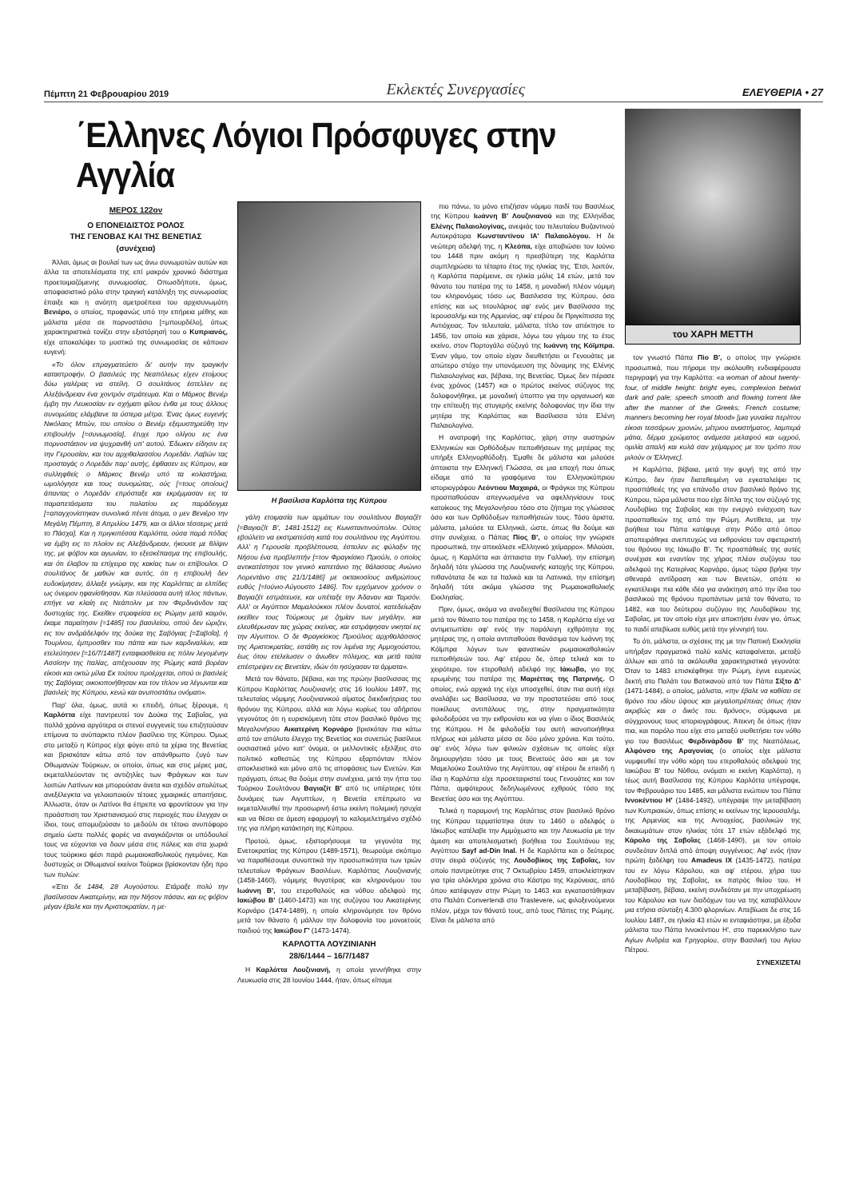Πέμπτη 21 Φεβρουαρίου 2019 Εκλεκτές Συνεργασίες ΕΛΕΥΘΕΡΙΑ • 27
΄Ελληνες Λόγιοι Πρόσφυγες στην Αγγλία
ΜΕΡΟΣ 122ον
Ο ΕΠΟΝΕΙΔΙΣΤΟΣ ΡΟΛΟΣ
ΤΗΣ ΓΕΝΟΒΑΣ ΚΑΙ ΤΗΣ ΒΕΝΕΤΙΑΣ
(συνέχεια)
Άλλαι, όμως αι βουλαί των ως άνω συνωμοτών αυτών και άλλα τα αποτελέσματα της επί μακρόν χρονικό διάστημα προετοιμαζόμενης συνωμοσίας. Οπωσδήποτε, όμως, αποφασιστικό ρόλο στην τραγική κατάληξη της συνωμοσίας έπαιξε και η ανόητη αμετροέπεια του αρχισυνωμότη Βενιέρο, ο οποίος, προφανώς υπό την επήρεια μέθης και μάλιστα μέσα σε πορνοστάσιο [=μπουρδέλο], όπως χαρακτηριστικά τονίζει στην εξιστόρησή του ο Κυπριανός, είχε αποκαλύψει το μυστικό της συνωμοσίας σε κάποιον ευγενή:
«Το όλον επραγματεύετο δι' αυτήν την τραγικήν καταστροφήν. Ο βασιλεύς της Νεαπόλεως είχεν ετοίμους δύω γαλέρας να στείλη. Ο σουλτάνος έστελλεν εις Αλεξάνδρειαν ένα χοντρόν στράτευμα. Και ο Μάρκος Βενιέρ έμβη την Λευκοσίαν εν σχήματι φίλου ένθα με τους άλλους συνομώτας ελάμβανε τα ύστερα μέτρα. Ένας όμως ευγενής Νικόλαος Μπών, του οποίου ο Βενιέρ εξεμυστηρεύθη την επιβουλήν [=συνωμοσία], έτυχε προ ολίγου εις ένα πορνοστάσιον να ψυχρανθή υπ' αυτού. Έδωκεν είδησιν εις την Γερουσίαν, και του αρχιθαλασσίου Λορεδάν. Λαβών τας προσταγάς ο Λορεδάν παρ' αυτής, έφθασεν εις Κύπρον, και συλληφθείς ο Μάρκος Βενιέρ υπό τα κολαστήρια, ωμολόγησε και τους συνομώτας, ούς [=τους οποίους] άπαντας ο Λορεδάν επρόσταξε και εκρέμμασαν εις τα παραπετάσματα του παλατίου εις παράδειγμα [=απαγχονίστηκαν συνολικά πέντε άτομα, ο μεν Βενιέρο την Μεγάλη Πέμπτη, 8 Απριλίου 1479, και οι άλλοι τέσσερις μετά το Πάσχα]. Και η πριγκιπέσσα Καρλόττα, ούσα παρά πόδας να έμβη εις το πλοίον εις Αλεξάνδρειαν, ήκουσε με θλίψιν της, με φόβον και αγωνίαν, το εξεσκέπασμα της επιβουλής, και ότι έλαβον τα επίχειρα της κακίας των οι επίβουλοι. Ο σουλτάνος δε μαθών και αυτός, ότι η επιβουλή δεν ευδοκίμησεν, άλλαξε γνώμην, και της Καρλόττας αι ελπίδες ως όνειρον ηφανίσθησαν. Και πλεύσασα αυτή τέλος πάντων, επήγε να κλαίη εις Νεάπολιν με τον Φερδινάνδον τας δυστυχίας της. Εκείθεν στραφείσα εις Ρώμην μετά καιρόν, έκαμε παραίτησιν [=1485] του βασιλείου, οπού δεν ώριζεν, εις τον ανδράδελφόν της δούκα της Σαβόγιας [=Σαβοΐα], ή Τουρίνου, έμπροσθεν του πάπα και των καρδιναλίων, και ετελεύτησεν [=16/7/1487] ενταφιασθείσα εις πόλιν λεγομένην Ασσίσην της Ιταλίας, απέχουσαν της Ρώμης κατά βορέαν είκοσι και οκτώ μίλια Εκ τούτου προέρχεται, οπού οι βασιλείς της Σαβόγιας οικοιοποιήθησαν και τον τίτλον να λέγωνται και βασιλείς της Κύπρου, κενώ και ανυποστάτω ονόματι».
Παρ' όλα, όμως, αυτά κι επειδή, όπως ξέρουμε, η Καρλόττα είχε παντρευτεί τον Δούκα της Σαβοΐας, για πολλά χρόνια αργότερα οι στενοί συγγενείς του επιζητούσαν επίμονα το ανύπαρκτο πλέον βασίλειο της Κύπρου. Όμως στο μεταξύ η Κύπρος είχε φύγει από τα χέρια της Βενετίας και βρισκόταν κάτω από τον απάνθρωπο ζυγό των Οθωμανών Τούρκων, οι οποίοι, όπως και στις μέρες μας, εκμεταλλεύονταν τις αντιζηλίες των Φράγκων και των λοιπών Λατίνων και μπορούσαν άνετα και σχεδόν απολύτως ανεξέλεγκτα να γελοιοποιούν τέτοιες χιμαιρικές απαιτήσεις. Άλλωστε, όταν οι Λατίνοι θα έπρεπε να φροντίσουν για την προάσπιση του Χριστιανισμού στις περιοχές που έλεγχαν οι ίδιοι, τους απομυζούσαν το μεδούλι σε τέτοιο ανυπόφορο σημείο ώστε πολλές φορές να αναγκάζονται οι υπόδουλοί τους να εύχονται να δουν μέσα στις πόλεις και στα χωριά τους τούρκικο φέσι παρά ρωμαιοκαθολικούς ηγεμόνες. Και δυστυχώς οι Οθωμανοί εκείνοι Τούρκοι βρίσκονταν ήδη προ των πυλών:
«Έτει δε 1484, 28 Αυγούστου. Ετάραξε πολύ την βασίλισσαν Αικατερίνην, και την Νήσον πάσαν, και εις φόβον μέγαν έβαλε και την Αριστοκρατίαν, η με-
Η βασίλισα Καρλόττα της Κύπρου
γάλη ετοιμασία των αρμάτων του σουλτάνου Βαγιαζέτ [=Βαγιαζίτ Β', 1481-1512] εις Κωνσταντινούπολιν. Ούτος εβούλετο να εκστρατεύση κατά του σουλτάνου της Αιγύπτου. Αλλ' η Γερουσία προβλέπουσα, έστειλεν εις φύλαξιν της Νήσου ένα προβλεπτήν [=τον Φραγκίσκο Πριούλι, ο οποίος αντικατέστησε τον γενικό καπετάνιο της θάλασσας Ανώνιο Λορεντάνο στις 21/1/1486] με οκτακοσίους ανθρώπους ευθύς [=Ιούνιο-Αύγουστο 1486]. Τον ερχόμενον χρόνον ο Βαγιαζέτ εστράτευσε, και υπέταξε την Άδαναν και Ταρσόν. Αλλ' οι Αιγύπτιοι Μαμαλούκκοι πλέον δυνατοί, κατεδείωξαν εκείθεν τους Τούρκους με ζημίαν των μεγάλην, και ελευθέρωσαν τας χώρας εκείνας, και εστράφησαν νικηταί εις την Αίγυπτον. Ο δε Φραγκίσκος Πριούλιος αρχιθαλάσσιος της Αριστοκρατίας, εστάθη εις τον λιμένα της Αμμοχούστου, έως ότου ετελείωσεν ο άνωθεν πόλεμος, και μετά ταύτα επέστρεψεν εις Βενετίαν, ιδών ότι ησύχασαν τα άρματα».
Μετά τον θάνατο, βέβαια, και της πρώην βασίλισσας της Κύπρου Καρλόττας Λουζινιανής στις 16 Ιουλίου 1497, της τελευταίας νόμιμης Λουζινιανικού αίματος διεκδικήτριας του θρόνου της Κύπρου, αλλά και λόγω κυρίως του αδήριτου γεγονότος ότι η ευρισκόμενη τότε στον βασιλικό θρόνο της Μεγαλονήσου Αικατερίνη Κορνάρο βρισκόταν πια κάτω από τον απόλυτο έλεγχο της Βενετίας και συνεπώς βασίλευε ουσιαστικά μόνο κατ' όνομα, οι μελλοντικές εξελίξεις στο πολιτικό καθεστώς της Κύπρου εξαρτιόνταν πλέον αποκλειστικά και μόνο από τις αποφάσεις των Ενετών. Και πράγματι, όπως θα δούμε στην συνέχεια, μετά την ήττα του Τούρκου Σουλτάνου Βαγιαζίτ Β' από τις υπέρτερες τότε δυνάμεις των Αιγυπτίων, η Βενετία επέπρωτο να εκμεταλλευθεί την προσωρινή έστω εκείνη πολεμική ησυχία και να θέσει σε άμεση εφαρμογή το καλομελετημένο σχέδιό της για πλήρη κατάκτηση της Κύπρου.
Προτού, όμως, εξιστορήσουμε τα γεγονότα της Ενετοκρατίας της Κύπρου (1489-1571), θεωρούμε σκόπιμο να παραθέσουμε συνοπτικά την προσωπικότητα των τριών τελευταίων Φράγκων Βασιλέων, Καρλόττας Λουζινιανής (1458-1460), νόμιμης θυγατέρας και κληρονόμου του Ιωάννη Β', του ετεροθαλούς και νόθου αδελφού της Ιακώβου Β' (1460-1473) και της συζύγου του Αικατερίνης Κορνάρο (1474-1489), η οποία κληρονόμησε τον θρόνο μετά τον θάνατο ή μάλλον την δολοφονία του μονοετούς παιδιού της Ιακώβου Γ' (1473-1474).
ΚΑΡΛΟΤΤΑ ΛΟΥΖΙΝΙΑΝΗ
28/6/1444 – 16/7/1487
Η Καρλόττα Λουζινιανή, η οποία γεννήθηκε στην Λευκωσία στις 28 Ιουνίου 1444, ήταν, όπως είπαμε
πιο πάνω, το μόνο επιζήσαν νόμιμο παιδί του Βασιλέως της Κύπρου Ιωάννη Β' Λουζινιανού και της Ελληνίδας Ελένης Παλαιολογίνας, ανεψιάς του τελευταίου Βυζαντινού Αυτοκράτορα Κωνσταντίνου ΙΑ' Παλαιολόγου. Η δε νεώτερη αδελφή της, η Κλεόπα, είχε αποβιώσει τον Ιούνιο του 1448 πριν ακόμη η πρεσβύτερη της Καρλόττα συμπληρώσει το τέταρτο έτος της ηλικίας της. Έτσι, λοιπόν, η Καρλόττα παρέμεινε, σε ηλικία μόλις 14 ετών, μετά τον θάνατο του πατέρα της το 1458, η μοναδική πλέον νόμιμη του κληρονόμος τόσο ως Βασιλισσα της Κύπρου, όσο επίσης και ως τιτουλάριος αφ' ενός μεν Βασίλισσα της Ιερουσαλήμ και της Αρμενίας, αφ' ετέρου δε Πριγκίπισσα της Αντιόχειας. Τον τελευταία, μάλιστα, τίτλο τον απέκτησε το 1456, τον οποίο και χάρισε, λόγω του γάμου της το έτος εκείνο, στον Πορτογάλο σύζυγό της Ιωάννη της Κόϊμπρα. Έναν γάμο, τον οποίο είχαν διευθετήσει οι Γενουάτες με απώτερο στόχο την υπονόμευση της δύναμης της Ελένης Παλαιολογίνας και, βέβαια, της Βενετίας. Όμως δεν πέρασε ένας χρόνος (1457) και ο πρώτος εκείνος σύζυγος της δολοφονήθηκε, με μοναδική ύποπτο για την οργανωσή και την επίτευξη της στυγερής εκείνης δολοφονίας την ίδια την μητέρα της Καρλόττας και Βασίλισσα τότε Ελένη Παλαιολογίνα.
Η ανατροφή της Καρλόττας, χάρη στην αυστηρών Ελληνικών και Ορθόδοξων πεποιθήσεων της μητέρας της υπήρξε Ελληνορθόδοξη. Έμαθε δε μάλιστα και μιλούσε άπταιστα την Ελληνική Γλώσσα, σε μια εποχή που όπως είδαμε από τα γραφόμενα του Ελληνοκύπριου ιστοριογράφου Λεόντιου Μαχαιρά, οι Φράγκοι της Κύπρου προσπαθούσαν απεγνωσμένα να αφελληνίσουν τους κατοίκους της Μεγαλονήσου τόσο στο ζήτημα της γλώσσας όσο και των Ορθόδοξων πεποιθήσεών τους. Τόσο άριστα, μάλιστα, μιλούσε τα Ελληνικά, ώστε, όπως θα δούμε και στην συνέχεια, ο Πάπας Πίος Β', ο οποίος την γνώρισε προσωπικά, την απεκάλεσε «Ελληνικό χείμαρρο». Μιλούσε, όμως, η Καρλόττα και άπταιστα την Γαλλική, την επίσημη δηλαδή τότε γλώσσα της Λουζινιανής κατοχής της Κύπρου, πιθανότατα δε και τα Ιταλικά και τα Λατινικά, την επίσημη δηλαδή τότε ακόμα γλώσσα της Ρωμαιοκαθολικής Εκκλησίας.
Πριν, όμως, ακόμα να αναδειχθεί Βασίλισσα της Κύπρου μετά τον θάνατο του πατέρα της το 1458, η Καρλόττα είχε να αντιμετωπίσει αφ' ενός την παράλογη εχθρότητα της μητέρας της, η οποία αντιπαθούσε θανάσιμα τον Ιωάννη της Κόϊμπρα λόγων των φανατικών ρωμαιοκαθολικών πεποιθήσεών του. Αφ' ετέρου δε, όπερ τελικά και το χειρότερο, τον ετεροθαλή αδελφό της Ιάκωβο, γιο της ερωμένης του πατέρα της Μαριέττας της Πατρινής. Ο οποίος, ενώ αρχικά της είχε υποσχεθεί, όταν πια αυτή είχε αναλάβει ως Βασίλισσα, να την προστατεύσει από τους ποικίλους αντιπάλους της, στην πραγματικότητα φιλοδοξούσε να την εκθρονίσει και να γίνει ο ίδιος Βασιλεύς της Κύπρου. Η δε φιλοδοξία του αυτή ικανοποιήθηκε πλήρως και μάλιστα μέσα σε δύο μόνο χρόνια. Και τούτο, αφ' ενός λόγω των φιλικών σχέσεων τις οποίες είχε δημιουργήσει τόσο με τους Βενετούς όσο και με τον Μαμελούκο Σουλτάνο της Αιγύπτου, αφ' ετέρου δε επειδή η ίδια η Καρλόττα είχε προσεταιριστεί τους Γενουάτες και τον Πάπα, αμφότερους δεδηλωμένους εχθρούς τόσο της Βενετίας όσο και της Αιγύπτου.
Τελικά η παραμονή της Καρλόττας στον βασιλικό θρόνο της Κύπρου τερματίστηκε όταν το 1460 ο αδελφός ο Ιάκωβος κατέλαβε την Αμμόχωστο και την Λευκωσία με την άμεση και αποτελεσματική βοήθεια του Σουλτάνου της Αιγύπτου Sayf ad-Din Inal. Η δε Καρλόττα και ο δεύτερος στην σειρά σύζυγός της Λουδοβίκος της Σαβοΐας, τον οποίο παντρεύτηκε στις 7 Οκτωβρίου 1459, αποκλείστηκαν για τρία ολόκληρα χρόνια στο Κάστρο της Κερύνειας, από όπου κατέφυγαν στην Ρώμη το 1463 και εγκαταστάθηκαν στο Παλάτι Convertendi στο Trastevere, ως φιλοξενούμενοι πλέον, μέχρι τον θάνατό τους, από τους Πάπες της Ρώμης. Είναι δε μάλιστα από
του ΧΑΡΗ ΜΕΤΤΗ
τον γνωστό Πάπα Πίο Β', ο οποίος την γνώρισε προσωπικά, που πήραμε την ακόλουθη ενδιαφέρουσα περιγραφή για την Καρλόττα: «a woman of about twenty-four, of middle height: bright eyes, complexion betwixt dark and pale; speech smooth and flowing torrent like after the manner of the Greeks; French costume; manners becoming her royal blood» [μια γυναίκα περίπου είκοσι τεσσάρων χρονών, μέτριου αναστήματος, λαμπερά μάτια, δέρμα χρώματος ανάμεσα μελαψού και ωχρού, ομιλία απαλή και κυλά σαν χείμαρρος με τον τρόπο που μιλούν οι Έλληνες].
Η Καρλόττα, βέβαια, μετά την φυγή της από την Κύπρο, δεν ήταν διατεθειμένη να εγκαταλείψει τις προσπάθειές της για επάνοδο στον βασιλικό θρόνο της Κύπρου, τώρα μάλιστα που είχε δίπλα της τον σύζυγό της Λουδοβίκο της Σαβοΐας και την ενεργό ενίσχυση των προσπαθειών της από την Ρώμη. Αντίθετα, με την βοήθεια του Πάπα κατέφυγε στην Ρόδο από όπου αποπειράθηκε ανεπιτυχώς να εκθρονίσει τον σφετεριστή του θρόνου της Ιάκωβο Β'. Τις προσπάθειές της αυτές συνέχισε και εναντίον της χήρας πλέον συζύγου του αδελφού της Κατερίνας Κορνάρο, όμως τώρα βρήκε την σθεναρά αντίδραση και των Βενετών, οπότε κι εγκατέλειψε πια κάθε ιδέα για ανάκτηση από την ίδια του βασιλικού της θρόνου προπάντων μετά τον θάνατο, το 1482, και του δεύτερου συζύγου της Λουδοβίκου της Σαβοΐας, με τον οποίο είχε μεν αποκτήσει έναν γιο, όπως το παιδί απεβίωσε ευθύς μετά την γέννησή του.
Το ότι, μάλιστα, οι σχέσεις της με την Παπική Εκκλησία υπήρξαν πραγματικά πολύ καλές καταφαίνεται, μεταξύ άλλων και από τα ακόλουθα χαρακτηριστικά γεγονότα: Όταν το 1483 επισκέφθηκε την Ρώμη, έγινε ευμενώς δεκτή στο Παλάτι του Βατικανού από τον Πάπα Σίξτο Δ' (1471-1484), ο οποίος, μάλιστα, «την έβαλε να καθίσει σε θρόνο του ιδίου ύψους και μεγαλοπρέπειας όπως ήταν ακριβώς και ο δικός του. θρόνος», σύμφωνα με σύγχρονους τους ιστοριογράφους. Άτεκνη δε όπως ήταν πια, και παρόλο που είχε στο μεταξύ υιοθετήσει τον νόθο γιο του Βασιλέως Φερδινάρδου Β' της Νεαπόλεως, Αλφόνσο της Αραγονίας (ο οποίος είχε μάλιστα νυμφευθεί την νόθο κόρη του ετεροθαλούς αδελφού της Ιακώβου Β' του Νόθου, ονόματι κι εκείνη Καρλόττα), η τέως αυτή Βασίλισσα της Κύπρου Καρλόττα υπέγραψε, τον Φεβρουάριο του 1485, και μάλιστα ενώπιον του Πάπα Ιννοκέντιου Η' (1484-1492), υπέγραψε την μεταβίβαση των Κυπριακών, όπως επίσης κι εκείνων της Ιερουσαλήμ, της Αρμενίας και της Αντιοχείας, βασιλικών της δικαιωμάτων στον ηλικίας τότε 17 ετών εξάδελφό της Κάρολο της Σαβοΐας (1468-1490), με τον οποίο συνδεόταν διπλά από άποψη συγγένειας: Αφ' ενός ήταν πρώτη ξαδέλφη του Amadeus IX (1435-1472), πατέρα του εν λόγω Κάρολου, και αφ' ετέρου, χήρα του Λουδοβίκου της Σαβοΐας, εκ πατρός θείου του. Η μεταβίβαση, βέβαια, εκείνη συνδεόταν με την υποχρέωση του Κάρολου και των διαδόχων του να της καταβάλλουν μια ετήσια σύνταξη 4.300 φλορινίων. Απεβίωσε δε στις 16 Ιουλίου 1487, σε ηλικία 43 ετών κι ενταφιάστηκε, με έξοδα μάλιστα του Πάπα Ιννοκέντιου Η', στο παρεκκλήσιο των Αγίων Ανδρέα και Γρηγορίου, στην Βασιλική του Αγίου Πέτρου.
ΣΥΝΕΧΙΖΕΤΑΙ